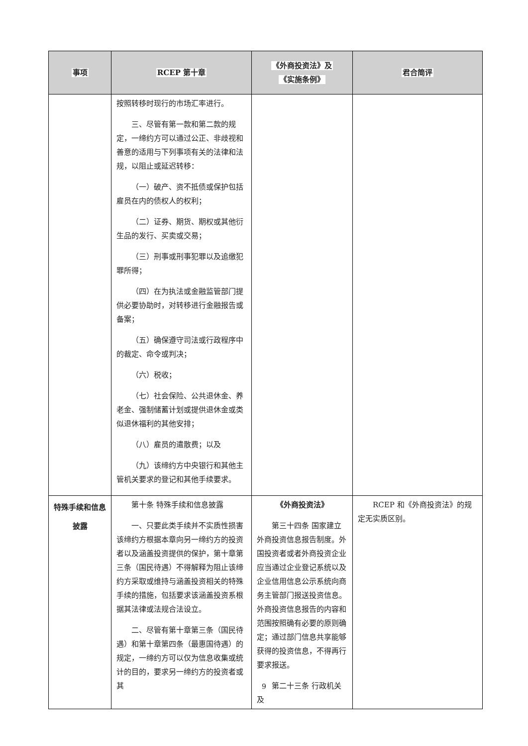| 事项 | RCEP 第十章 | 《外商投资法》及 《实施条例》 | 君合简评 |
| --- | --- | --- | --- |
| | 按照转移时现行的市场汇率进行。 三、尽管有第一款和第二款的规定，一缔约方可以通过公正、非歧视和善意的适用与下列事项有关的法律和法规，以阻止或延迟转移： （一）破产、资不抵债或保护包括雇员在内的债权人的权利； （二）证券、期货、期权或其他衍生品的发行、买卖或交易； （三）刑事或刑事犯罪以及追缴犯罪所得； （四）在为执法或金融监管部门提供必要协助时，对转移进行金融报告或备案； （五）确保遵守司法或行政程序中的裁定、命令或判决； （六）税收； （七）社会保险、公共退休金、养老金、强制储蓄计划或提供退休金或类似退休福利的其他安排； （八）雇员的遣散费；以及 （九）该缔约方中央银行和其他主管机关要求的登记和其他手续要求。 | | |
| 特殊手续和信息披露 | 第十条 特殊手续和信息披露 一、只要此类手续并不实质性损害该缔约方根据本章向另一缔约方的投资者以及涵盖投资提供的保护，第十章第三条（国民待遇）不得解释为阻止该缔约方采取或维持与涵盖投资相关的特殊手续的措施，包括要求该涵盖投资系根据其法律或法规合法设立。 二、尽管有第十章第三条（国民待遇）和第十章第四条（最惠国待遇）的规定，一缔约方可以仅为信息收集或统计的目的，要求另一缔约方的投资者或其 | 《外商投资法》 第三十四条 国家建立外商投资信息报告制度。外国投资者或者外商投资企业应当通过企业登记系统以及企业信用信息公示系统向商务主管部门报送投资信息。外商投资信息报告的内容和范围按照确有必要的原则确定；通过部门信息共享能够获得的投资信息，不得再行要求报送。 第二十三条 行政机关及 | RCEP 和《外商投资法》的规定无实质区别。 |
9